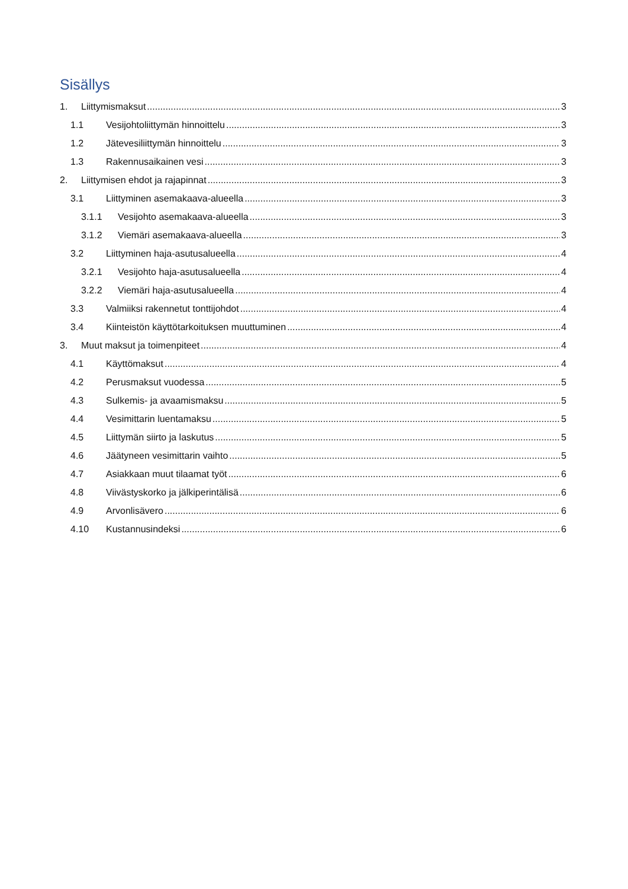Sisällys
1. Liittymismaksut 3
1.1 Vesijohtoliittymän hinnoittelu 3
1.2 Jätevesiliittymän hinnoittelu 3
1.3 Rakennusaikainen vesi 3
2. Liittymisen ehdot ja rajapinnat 3
3.1 Liittyminen asemakaava-alueella 3
3.1.1 Vesijohto asemakaava-alueella 3
3.1.2 Viemäri asemakaava-alueella 3
3.2 Liittyminen haja-asutusalueella 4
3.2.1 Vesijohto haja-asutusalueella 4
3.2.2 Viemäri haja-asutusalueella 4
3.3 Valmiiksi rakennetut tonttijohdot 4
3.4 Kiinteistön käyttötarkoituksen muuttuminen 4
3. Muut maksut ja toimenpiteet 4
4.1 Käyttömaksut 4
4.2 Perusmaksut vuodessa 5
4.3 Sulkemis- ja avaamismaksu 5
4.4 Vesimittarin luentamaksu 5
4.5 Liittymän siirto ja laskutus 5
4.6 Jäätyneen vesimittarin vaihto 5
4.7 Asiakkaan muut tilaamat työt 6
4.8 Viivästyskorko ja jälkiperintälisä 6
4.9 Arvonlisävero 6
4.10 Kustannusindeksi 6